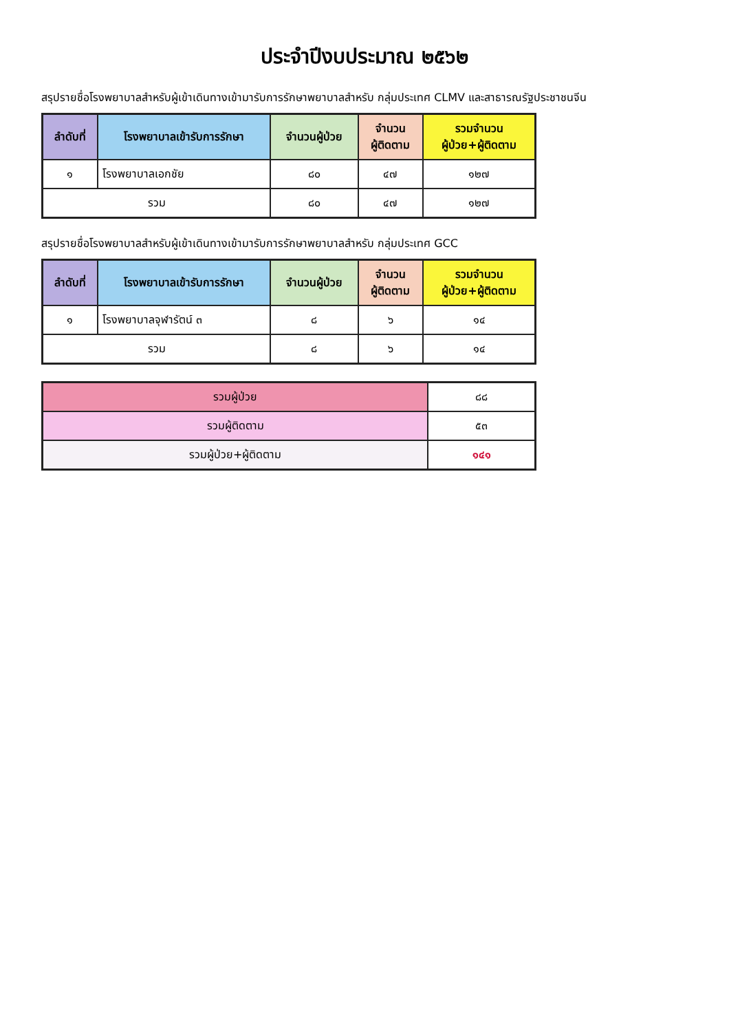ประจำปีงบประมาณ ๒๕๖๒
สรุปรายชื่อโรงพยาบาลสำหรับผู้เข้าเดินทางเข้ามารับการรักษาพยาบาลสำหรับ กลุ่มประเทศ CLMV และสาธารณรัฐประชาชนจีน
| ลำดับที่ | โรงพยาบาลเข้ารับการรักษา | จำนวนผู้ป่วย | จำนวน ผู้ติดตาม | รวมจำนวน ผู้ป่วย+ผู้ติดตาม |
| --- | --- | --- | --- | --- |
| ๑ | โรงพยาบาลเอกชัย | ๘๐ | ๔๗ | ๑๒๗ |
| รวม | | ๘๐ | ๔๗ | ๑๒๗ |
สรุปรายชื่อโรงพยาบาลสำหรับผู้เข้าเดินทางเข้ามารับการรักษาพยาบาลสำหรับ กลุ่มประเทศ GCC
| ลำดับที่ | โรงพยาบาลเข้ารับการรักษา | จำนวนผู้ป่วย | จำนวน ผู้ติดตาม | รวมจำนวน ผู้ป่วย+ผู้ติดตาม |
| --- | --- | --- | --- | --- |
| ๑ | โรงพยาบาลจุฬารัตน์ ๓ | ๘ | ๖ | ๑๔ |
| รวม | | ๘ | ๖ | ๑๔ |
| รวมผู้ป่วย | ๘๘ |
| รวมผู้ติดตาม | ๕๓ |
| รวมผู้ป่วย+ผู้ติดตาม | ๑๔๑ |